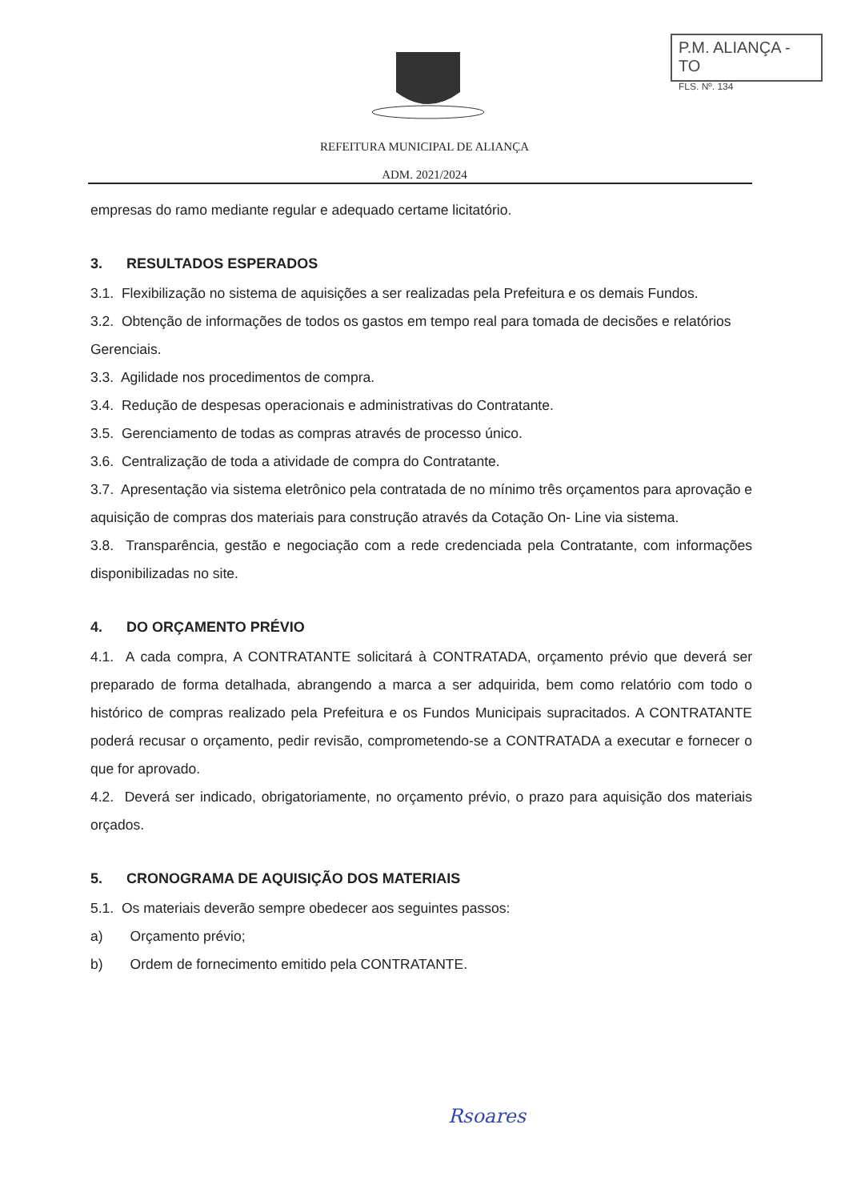P.M. ALIANÇA - TO
FLS. Nº. 134
REFEITURA MUNICIPAL DE ALIANÇA
ADM. 2021/2024
empresas do ramo mediante regular e adequado certame licitatório.
3. RESULTADOS ESPERADOS
3.1. Flexibilização no sistema de aquisições a ser realizadas pela Prefeitura e os demais Fundos.
3.2. Obtenção de informações de todos os gastos em tempo real para tomada de decisões e relatórios Gerenciais.
3.3. Agilidade nos procedimentos de compra.
3.4. Redução de despesas operacionais e administrativas do Contratante.
3.5. Gerenciamento de todas as compras através de processo único.
3.6. Centralização de toda a atividade de compra do Contratante.
3.7. Apresentação via sistema eletrônico pela contratada de no mínimo três orçamentos para aprovação e aquisição de compras dos materiais para construção através da Cotação On- Line via sistema.
3.8. Transparência, gestão e negociação com a rede credenciada pela Contratante, com informações disponibilizadas no site.
4. DO ORÇAMENTO PRÉVIO
4.1. A cada compra, A CONTRATANTE solicitará à CONTRATADA, orçamento prévio que deverá ser preparado de forma detalhada, abrangendo a marca a ser adquirida, bem como relatório com todo o histórico de compras realizado pela Prefeitura e os Fundos Municipais supracitados. A CONTRATANTE poderá recusar o orçamento, pedir revisão, comprometendo-se a CONTRATADA a executar e fornecer o que for aprovado.
4.2. Deverá ser indicado, obrigatoriamente, no orçamento prévio, o prazo para aquisição dos materiais orçados.
5. CRONOGRAMA DE AQUISIÇÃO DOS MATERIAIS
5.1. Os materiais deverão sempre obedecer aos seguintes passos:
a) Orçamento prévio;
b) Ordem de fornecimento emitido pela CONTRATANTE.
Rsoares